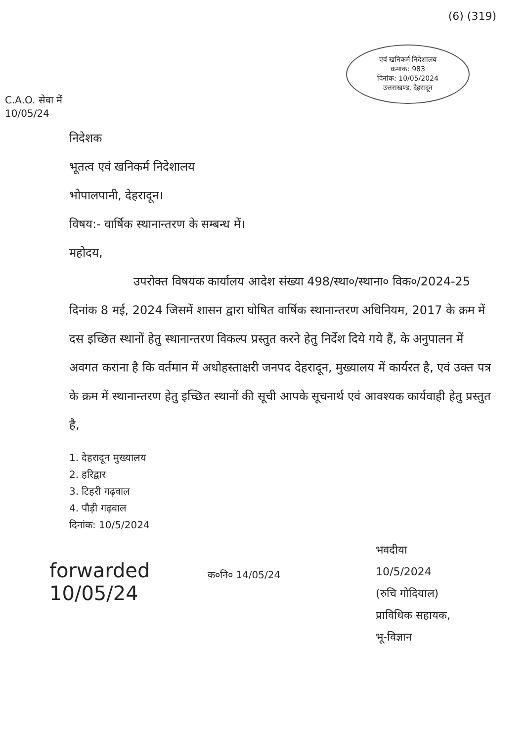(6) (319)
एवं खनिकर्म निदेशालय
क्रमांक: 983
दिनांक: 10/05/2024
उत्तराखण्ड, देहरादून
C.A.O. सेवा में
10/05/24
निदेशक
भूतत्व एवं खनिकर्म निदेशालय
भोपालपानी, देहरादून।
विषय:- वार्षिक स्थानान्तरण के सम्बन्ध में।
महोदय,
उपरोक्त विषयक कार्यालय आदेश संख्या 498/स्था०/स्थाना० विक०/2024-25 दिनांक 8 मई, 2024 जिसमें शासन द्वारा घोषित वार्षिक स्थानान्तरण अधिनियम, 2017 के क्रम में दस इच्छित स्थानों हेतु स्थानान्तरण विकल्प प्रस्तुत करने हेतु निर्देश दिये गये हैं, के अनुपालन में अवगत कराना है कि वर्तमान में अधोहस्ताक्षरी जनपद देहरादून, मुख्यालय में कार्यरत है, एवं उक्त पत्र के क्रम में स्थानान्तरण हेतु इच्छित स्थानों की सूची आपके सूचनार्थ एवं आवश्यक कार्यवाही हेतु प्रस्तुत है,
1. देहरादून मुख्यालय
2. हरिद्वार
3. टिहरी गढ़वाल
4. पौड़ी गढ़वाल
दिनांक: 10/5/2024
forwarded
10/05/24
क०नि० 14/05/24
भवदीया
10/5/2024
(रुचि गोदियाल)
प्राविधिक सहायक,
भू-विज्ञान